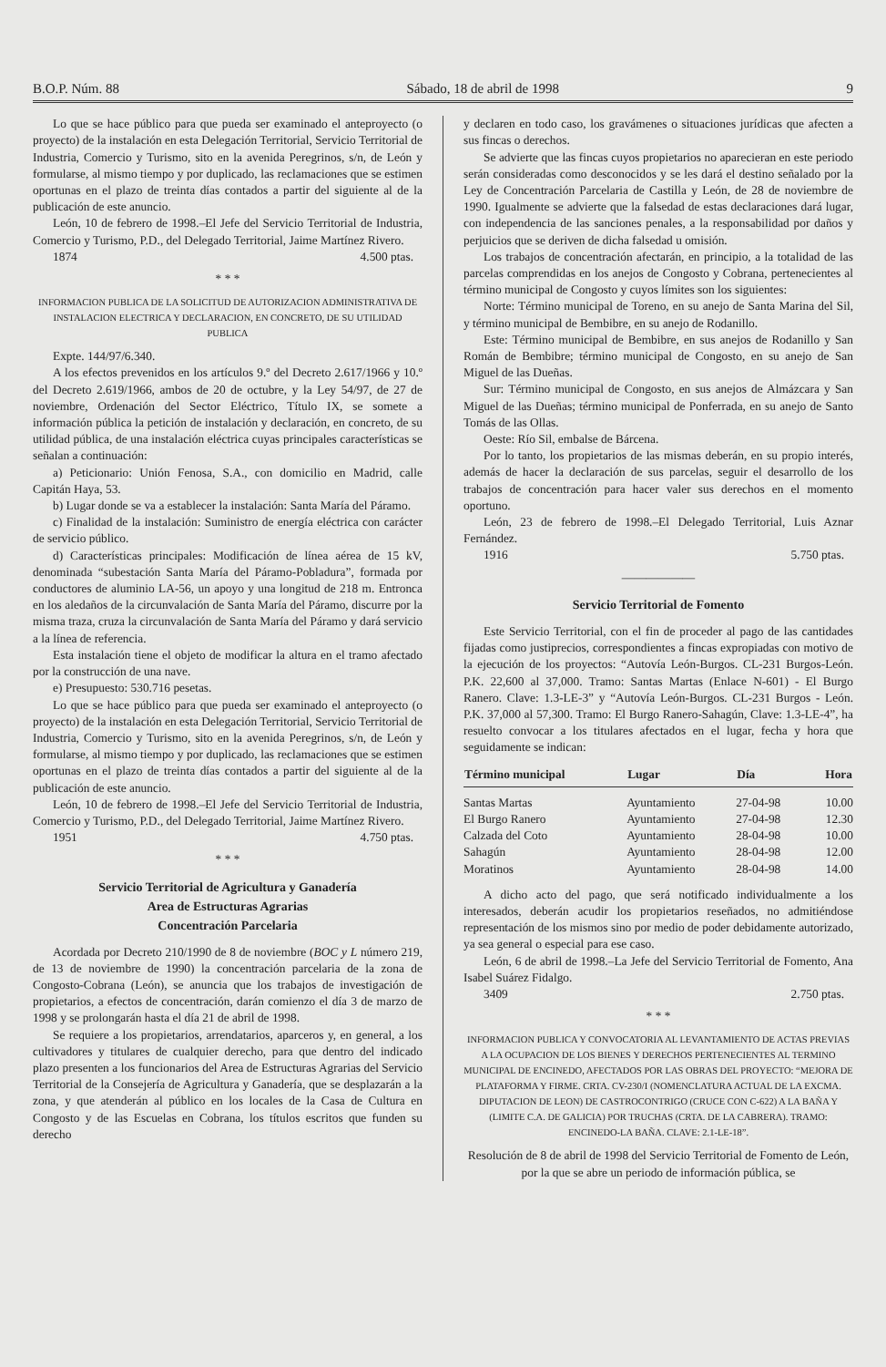B.O.P. Núm. 88 Sábado, 18 de abril de 1998 9
Lo que se hace público para que pueda ser examinado el anteproyecto (o proyecto) de la instalación en esta Delegación Territorial, Servicio Territorial de Industria, Comercio y Turismo, sito en la avenida Peregrinos, s/n, de León y formularse, al mismo tiempo y por duplicado, las reclamaciones que se estimen oportunas en el plazo de treinta días contados a partir del siguiente al de la publicación de este anuncio.
León, 10 de febrero de 1998.–El Jefe del Servicio Territorial de Industria, Comercio y Turismo, P.D., del Delegado Territorial, Jaime Martínez Rivero.
1874 4.500 ptas.
* * *
INFORMACION PUBLICA DE LA SOLICITUD DE AUTORIZACION ADMINISTRATIVA DE INSTALACION ELECTRICA Y DECLARACION, EN CONCRETO, DE SU UTILIDAD PUBLICA
Expte. 144/97/6.340.
A los efectos prevenidos en los artículos 9.º del Decreto 2.617/1966 y 10.º del Decreto 2.619/1966, ambos de 20 de octubre, y la Ley 54/97, de 27 de noviembre, Ordenación del Sector Eléctrico, Título IX, se somete a información pública la petición de instalación y declaración, en concreto, de su utilidad pública, de una instalación eléctrica cuyas principales características se señalan a continuación:
a) Peticionario: Unión Fenosa, S.A., con domicilio en Madrid, calle Capitán Haya, 53.
b) Lugar donde se va a establecer la instalación: Santa María del Páramo.
c) Finalidad de la instalación: Suministro de energía eléctrica con carácter de servicio público.
d) Características principales: Modificación de línea aérea de 15 kV, denominada “subestación Santa María del Páramo-Pobladura”, formada por conductores de aluminio LA-56, un apoyo y una longitud de 218 m. Entronca en los aledaños de la circunvalación de Santa María del Páramo, discurre por la misma traza, cruza la circunvalación de Santa María del Páramo y dará servicio a la línea de referencia.
Esta instalación tiene el objeto de modificar la altura en el tramo afectado por la construcción de una nave.
e) Presupuesto: 530.716 pesetas.
Lo que se hace público para que pueda ser examinado el anteproyecto (o proyecto) de la instalación en esta Delegación Territorial, Servicio Territorial de Industria, Comercio y Turismo, sito en la avenida Peregrinos, s/n, de León y formularse, al mismo tiempo y por duplicado, las reclamaciones que se estimen oportunas en el plazo de treinta días contados a partir del siguiente al de la publicación de este anuncio.
León, 10 de febrero de 1998.–El Jefe del Servicio Territorial de Industria, Comercio y Turismo, P.D., del Delegado Territorial, Jaime Martínez Rivero.
1951 4.750 ptas.
* * *
Servicio Territorial de Agricultura y Ganadería
Area de Estructuras Agrarias
Concentración Parcelaria
Acordada por Decreto 210/1990 de 8 de noviembre (BOC y L número 219, de 13 de noviembre de 1990) la concentración parcelaria de la zona de Congosto-Cobrana (León), se anuncia que los trabajos de investigación de propietarios, a efectos de concentración, darán comienzo el día 3 de marzo de 1998 y se prolongarán hasta el día 21 de abril de 1998.
Se requiere a los propietarios, arrendatarios, aparceros y, en general, a los cultivadores y titulares de cualquier derecho, para que dentro del indicado plazo presenten a los funcionarios del Area de Estructuras Agrarias del Servicio Territorial de la Consejería de Agricultura y Ganadería, que se desplazarán a la zona, y que atenderán al público en los locales de la Casa de Cultura en Congosto y de las Escuelas en Cobrana, los títulos escritos que funden su derecho
y declaren en todo caso, los gravámenes o situaciones jurídicas que afecten a sus fincas o derechos.
Se advierte que las fincas cuyos propietarios no aparecieran en este periodo serán consideradas como desconocidos y se les dará el destino señalado por la Ley de Concentración Parcelaria de Castilla y León, de 28 de noviembre de 1990. Igualmente se advierte que la falsedad de estas declaraciones dará lugar, con independencia de las sanciones penales, a la responsabilidad por daños y perjuicios que se deriven de dicha falsedad u omisión.
Los trabajos de concentración afectarán, en principio, a la totalidad de las parcelas comprendidas en los anejos de Congosto y Cobrana, pertenecientes al término municipal de Congosto y cuyos límites son los siguientes:
Norte: Término municipal de Toreno, en su anejo de Santa Marina del Sil, y término municipal de Bembibre, en su anejo de Rodanillo.
Este: Término municipal de Bembibre, en sus anejos de Rodanillo y San Román de Bembibre; término municipal de Congosto, en su anejo de San Miguel de las Dueñas.
Sur: Término municipal de Congosto, en sus anejos de Almázcara y San Miguel de las Dueñas; término municipal de Ponferrada, en su anejo de Santo Tomás de las Ollas.
Oeste: Río Sil, embalse de Bárcena.
Por lo tanto, los propietarios de las mismas deberán, en su propio interés, además de hacer la declaración de sus parcelas, seguir el desarrollo de los trabajos de concentración para hacer valer sus derechos en el momento oportuno.
León, 23 de febrero de 1998.–El Delegado Territorial, Luis Aznar Fernández.
1916 5.750 ptas.
——————
Servicio Territorial de Fomento
Este Servicio Territorial, con el fin de proceder al pago de las cantidades fijadas como justiprecios, correspondientes a fincas expropiadas con motivo de la ejecución de los proyectos: “Autovía León-Burgos. CL-231 Burgos-León. P.K. 22,600 al 37,000. Tramo: Santas Martas (Enlace N-601) - El Burgo Ranero. Clave: 1.3-LE-3” y “Autovía León-Burgos. CL-231 Burgos - León. P.K. 37,000 al 57,300. Tramo: El Burgo Ranero-Sahagún, Clave: 1.3-LE-4”, ha resuelto convocar a los titulares afectados en el lugar, fecha y hora que seguidamente se indican:
| Término municipal | Lugar | Día | Hora |
| --- | --- | --- | --- |
| Santas Martas | Ayuntamiento | 27-04-98 | 10.00 |
| El Burgo Ranero | Ayuntamiento | 27-04-98 | 12.30 |
| Calzada del Coto | Ayuntamiento | 28-04-98 | 10.00 |
| Sahagún | Ayuntamiento | 28-04-98 | 12.00 |
| Moratinos | Ayuntamiento | 28-04-98 | 14.00 |
A dicho acto del pago, que será notificado individualmente a los interesados, deberán acudir los propietarios reseñados, no admitiéndose representación de los mismos sino por medio de poder debidamente autorizado, ya sea general o especial para ese caso.
León, 6 de abril de 1998.–La Jefe del Servicio Territorial de Fomento, Ana Isabel Suárez Fidalgo.
3409 2.750 ptas.
* * *
INFORMACION PUBLICA Y CONVOCATORIA AL LEVANTAMIENTO DE ACTAS PREVIAS A LA OCUPACION DE LOS BIENES Y DERECHOS PERTENECIENTES AL TERMINO MUNICIPAL DE ENCINEDO, AFECTADOS POR LAS OBRAS DEL PROYECTO: “MEJORA DE PLATAFORMA Y FIRME. CRTA. CV-230/I (NOMENCLATURA ACTUAL DE LA EXCMA. DIPUTACION DE LEON) DE CASTROCONTRIGO (CRUCE CON C-622) A LA BAÑA Y (LIMITE C.A. DE GALICIA) POR TRUCHAS (CRTA. DE LA CABRERA). TRAMO: ENCINEDO-LA BAÑA. CLAVE: 2.1-LE-18”.
Resolución de 8 de abril de 1998 del Servicio Territorial de Fomento de León, por la que se abre un periodo de información pública, se